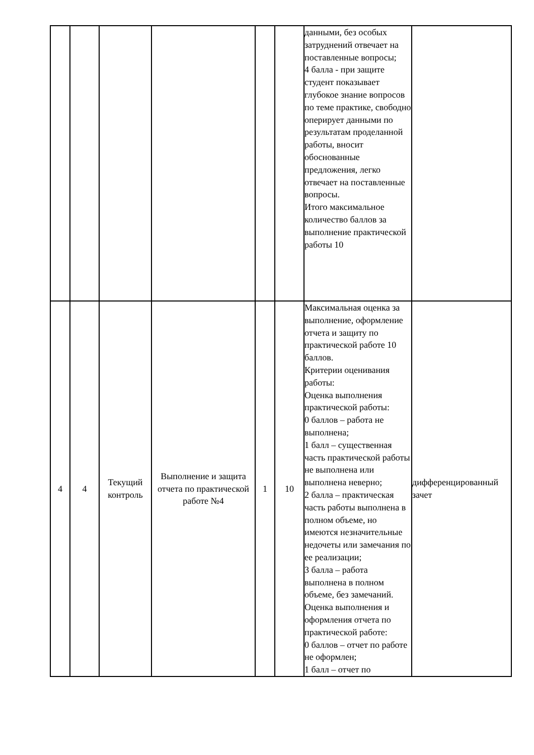| | | | | | | данными, без особых затруднений отвечает на поставленные вопросы; 4 балла - при защите студент показывает глубокое знание вопросов по теме практике, свободно оперирует данными по результатам проделанной работы, вносит обоснованные предложения, легко отвечает на поставленные вопросы. Итого максимальное количество баллов за выполнение практической работы 10 | |
| 4 | 4 | Текущий контроль | Выполнение и защита отчета по практической работе №4 | 1 | 10 | Максимальная оценка за выполнение, оформление отчета и защиту по практической работе 10 баллов. Критерии оценивания работы: Оценка выполнения практической работы: 0 баллов – работа не выполнена; 1 балл – существенная часть практической работы не выполнена или выполнена неверно; 2 балла – практическая часть работы выполнена в полном объеме, но имеются незначительные недочеты или замечания по ее реализации; 3 балла – работа выполнена в полном объеме, без замечаний. Оценка выполнения и оформления отчета по практической работе: 0 баллов – отчет по работе не оформлен; 1 балл – отчет по | дифференцированный зачет |